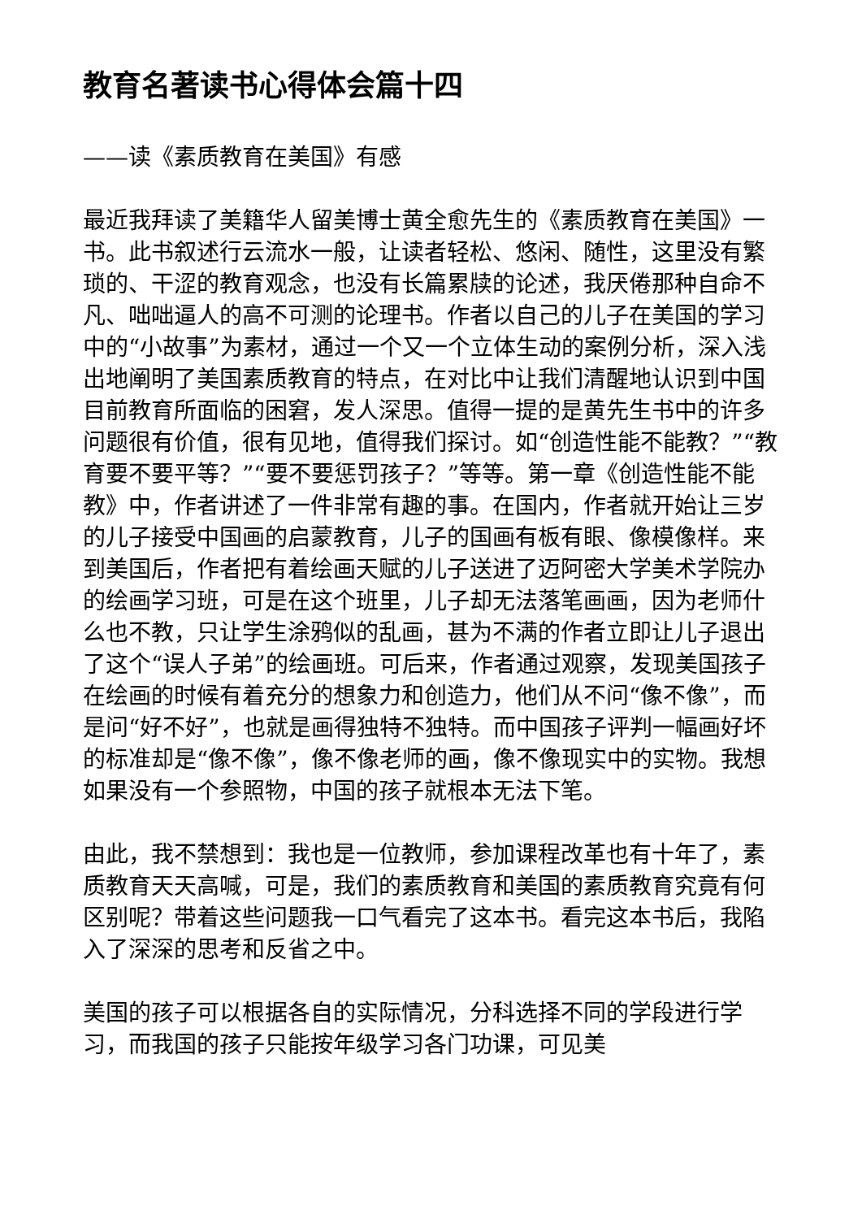教育名著读书心得体会篇十四
——读《素质教育在美国》有感
最近我拜读了美籍华人留美博士黄全愈先生的《素质教育在美国》一书。此书叙述行云流水一般，让读者轻松、悠闲、随性，这里没有繁琐的、干涩的教育观念，也没有长篇累牍的论述，我厌倦那种自命不凡、咄咄逼人的高不可测的论理书。作者以自己的儿子在美国的学习中的“小故事”为素材，通过一个又一个立体生动的案例分析，深入浅出地阐明了美国素质教育的特点，在对比中让我们清醒地认识到中国目前教育所面临的困窘，发人深思。值得一提的是黄先生书中的许多问题很有价值，很有见地，值得我们探讨。如“创造性能不能教？”“教育要不要平等？”“要不要惩罚孩子？”等等。第一章《创造性能不能教》中，作者讲述了一件非常有趣的事。在国内，作者就开始让三岁的儿子接受中国画的启蒙教育，儿子的国画有板有眼、像模像样。来到美国后，作者把有着绘画天赋的儿子送进了迈阿密大学美术学院办的绘画学习班，可是在这个班里，儿子却无法落笔画画，因为老师什么也不教，只让学生涂鸦似的乱画，甚为不满的作者立即让儿子退出了这个“误人子弟”的绘画班。可后来，作者通过观察，发现美国孩子在绘画的时候有着充分的想象力和创造力，他们从不问“像不像”，而是问“好不好”，也就是画得独特不独特。而中国孩子评判一幅画好坏的标准却是“像不像”，像不像老师的画，像不像现实中的实物。我想如果没有一个参照物，中国的孩子就根本无法下笔。
由此，我不禁想到：我也是一位教师，参加课程改革也有十年了，素质教育天天高喊，可是，我们的素质教育和美国的素质教育究竟有何区别呢？带着这些问题我一口气看完了这本书。看完这本书后，我陷入了深深的思考和反省之中。
美国的孩子可以根据各自的实际情况，分科选择不同的学段进行学习，而我国的孩子只能按年级学习各门功课，可见美